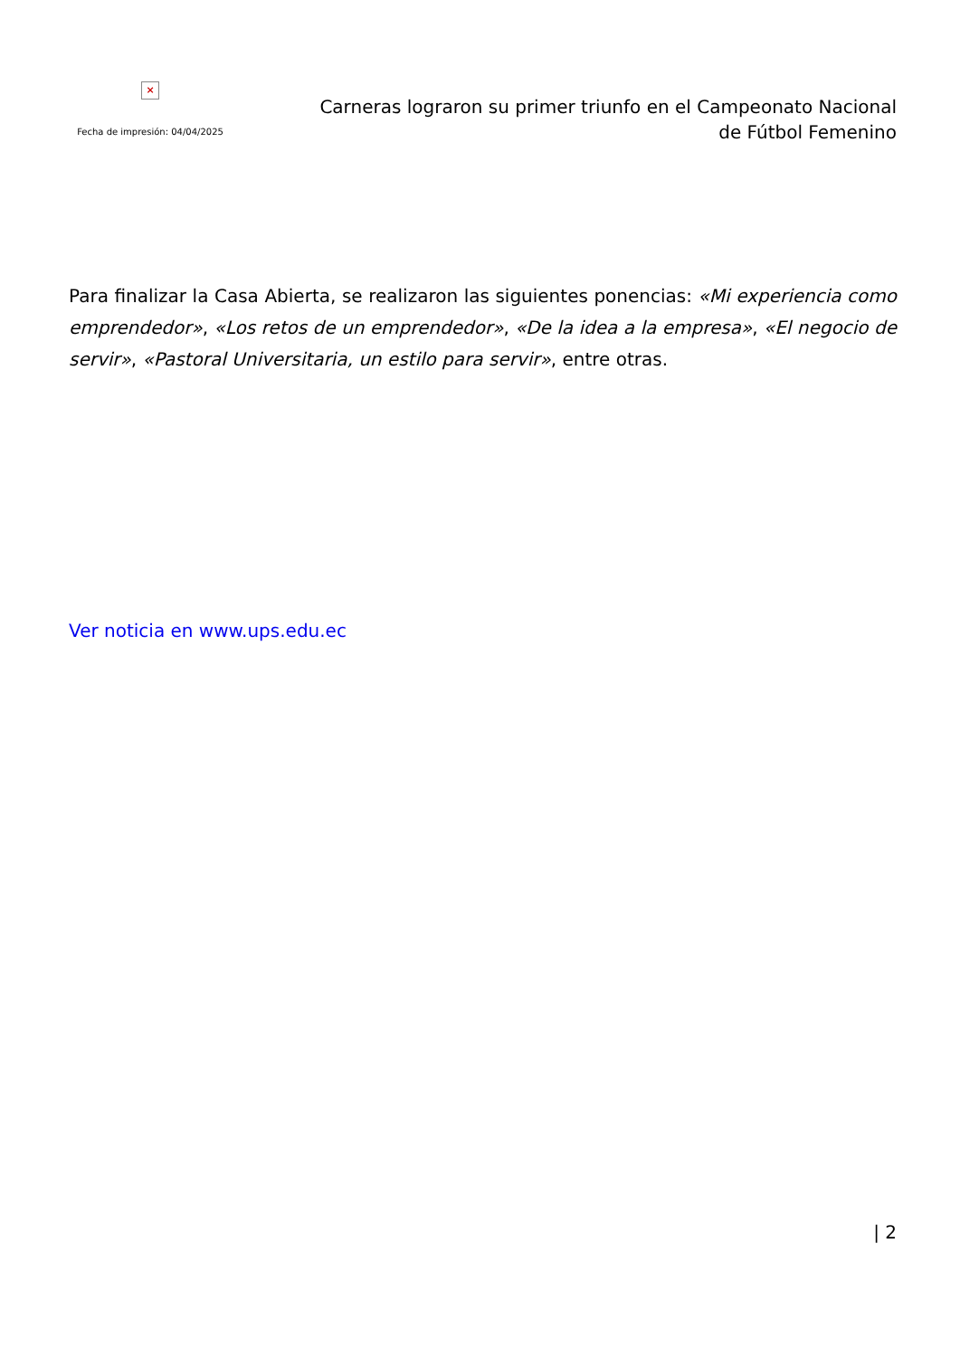×
Fecha de impresión: 04/04/2025
Carneras lograron su primer triunfo en el Campeonato Nacional de Fútbol Femenino
Para finalizar la Casa Abierta, se realizaron las siguientes ponencias: «Mi experiencia como emprendedor», «Los retos de un emprendedor», «De la idea a la empresa», «El negocio de servir», «Pastoral Universitaria, un estilo para servir», entre otras.
Ver noticia en www.ups.edu.ec
| 2